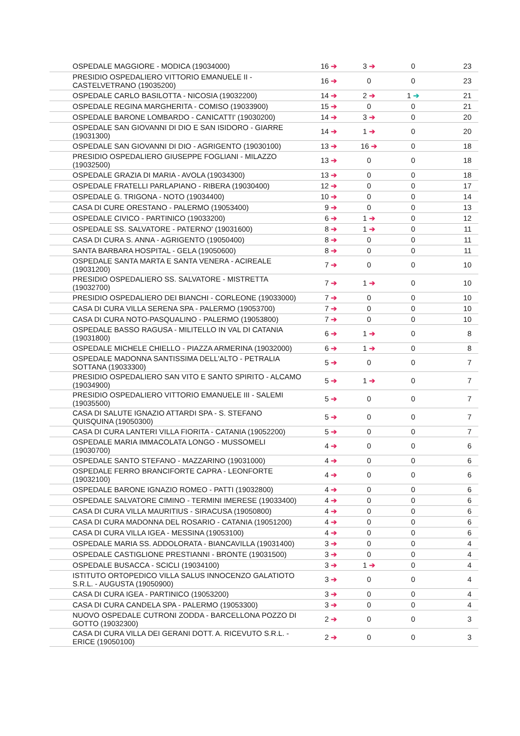| OSPEDALE MAGGIORE - MODICA (19034000) | 16 ➔ | 3 ➔ | 0 | 23 |
| PRESIDIO OSPEDALIERO VITTORIO EMANUELE II - CASTELVETRANO (19035200) | 16 ➔ | 0 | 0 | 23 |
| OSPEDALE CARLO BASILOTTA - NICOSIA (19032200) | 14 ➔ | 2 ➔ | 1 ➔ | 21 |
| OSPEDALE REGINA MARGHERITA - COMISO (19033900) | 15 ➔ | 0 | 0 | 21 |
| OSPEDALE BARONE LOMBARDO - CANICATTI' (19030200) | 14 ➔ | 3 ➔ | 0 | 20 |
| OSPEDALE SAN GIOVANNI DI DIO E SAN ISIDORO - GIARRE (19031300) | 14 ➔ | 1 ➔ | 0 | 20 |
| OSPEDALE SAN GIOVANNI DI DIO - AGRIGENTO (19030100) | 13 ➔ | 16 ➔ | 0 | 18 |
| PRESIDIO OSPEDALIERO GIUSEPPE FOGLIANI - MILAZZO (19032500) | 13 ➔ | 0 | 0 | 18 |
| OSPEDALE GRAZIA DI MARIA - AVOLA (19034300) | 13 ➔ | 0 | 0 | 18 |
| OSPEDALE FRATELLI PARLAPIANO - RIBERA (19030400) | 12 ➔ | 0 | 0 | 17 |
| OSPEDALE G. TRIGONA - NOTO (19034400) | 10 ➔ | 0 | 0 | 14 |
| CASA DI CURE ORESTANO - PALERMO (19053400) | 9 ➔ | 0 | 0 | 13 |
| OSPEDALE CIVICO - PARTINICO (19033200) | 6 ➔ | 1 ➔ | 0 | 12 |
| OSPEDALE SS. SALVATORE - PATERNO' (19031600) | 8 ➔ | 1 ➔ | 0 | 11 |
| CASA DI CURA S. ANNA - AGRIGENTO (19050400) | 8 ➔ | 0 | 0 | 11 |
| SANTA BARBARA HOSPITAL - GELA (19050600) | 8 ➔ | 0 | 0 | 11 |
| OSPEDALE SANTA MARTA E SANTA VENERA - ACIREALE (19031200) | 7 ➔ | 0 | 0 | 10 |
| PRESIDIO OSPEDALIERO SS. SALVATORE - MISTRETTA (19032700) | 7 ➔ | 1 ➔ | 0 | 10 |
| PRESIDIO OSPEDALIERO DEI BIANCHI - CORLEONE (19033000) | 7 ➔ | 0 | 0 | 10 |
| CASA DI CURA VILLA SERENA SPA - PALERMO (19053700) | 7 ➔ | 0 | 0 | 10 |
| CASA DI CURA NOTO-PASQUALINO - PALERMO (19053800) | 7 ➔ | 0 | 0 | 10 |
| OSPEDALE BASSO RAGUSA - MILITELLO IN VAL DI CATANIA (19031800) | 6 ➔ | 1 ➔ | 0 | 8 |
| OSPEDALE MICHELE CHIELLO - PIAZZA ARMERINA (19032000) | 6 ➔ | 1 ➔ | 0 | 8 |
| OSPEDALE MADONNA SANTISSIMA DELL'ALTO - PETRALIA SOTTANA (19033300) | 5 ➔ | 0 | 0 | 7 |
| PRESIDIO OSPEDALIERO SAN VITO E SANTO SPIRITO - ALCAMO (19034900) | 5 ➔ | 1 ➔ | 0 | 7 |
| PRESIDIO OSPEDALIERO VITTORIO EMANUELE III - SALEMI (19035500) | 5 ➔ | 0 | 0 | 7 |
| CASA DI SALUTE IGNAZIO ATTARDI SPA - S. STEFANO QUISQUINA (19050300) | 5 ➔ | 0 | 0 | 7 |
| CASA DI CURA LANTERI VILLA FIORITA - CATANIA (19052200) | 5 ➔ | 0 | 0 | 7 |
| OSPEDALE MARIA IMMACOLATA LONGO - MUSSOMELI (19030700) | 4 ➔ | 0 | 0 | 6 |
| OSPEDALE SANTO STEFANO - MAZZARINO (19031000) | 4 ➔ | 0 | 0 | 6 |
| OSPEDALE FERRO BRANCIFORTE CAPRA - LEONFORTE (19032100) | 4 ➔ | 0 | 0 | 6 |
| OSPEDALE BARONE IGNAZIO ROMEO - PATTI (19032800) | 4 ➔ | 0 | 0 | 6 |
| OSPEDALE SALVATORE CIMINO - TERMINI IMERESE (19033400) | 4 ➔ | 0 | 0 | 6 |
| CASA DI CURA VILLA MAURITIUS - SIRACUSA (19050800) | 4 ➔ | 0 | 0 | 6 |
| CASA DI CURA MADONNA DEL ROSARIO - CATANIA (19051200) | 4 ➔ | 0 | 0 | 6 |
| CASA DI CURA VILLA IGEA - MESSINA (19053100) | 4 ➔ | 0 | 0 | 6 |
| OSPEDALE MARIA SS. ADDOLORATA - BIANCAVILLA (19031400) | 3 ➔ | 0 | 0 | 4 |
| OSPEDALE CASTIGLIONE PRESTIANNI - BRONTE (19031500) | 3 ➔ | 0 | 0 | 4 |
| OSPEDALE BUSACCA - SCICLI (19034100) | 3 ➔ | 1 ➔ | 0 | 4 |
| ISTITUTO ORTOPEDICO VILLA SALUS INNOCENZO GALATIOTO S.R.L. - AUGUSTA (19050900) | 3 ➔ | 0 | 0 | 4 |
| CASA DI CURA IGEA - PARTINICO (19053200) | 3 ➔ | 0 | 0 | 4 |
| CASA DI CURA CANDELA SPA - PALERMO (19053300) | 3 ➔ | 0 | 0 | 4 |
| NUOVO OSPEDALE CUTRONI ZODDA - BARCELLONA POZZO DI GOTTO (19032300) | 2 ➔ | 0 | 0 | 3 |
| CASA DI CURA VILLA DEI GERANI DOTT. A. RICEVUTO S.R.L. - ERICE (19050100) | 2 ➔ | 0 | 0 | 3 |